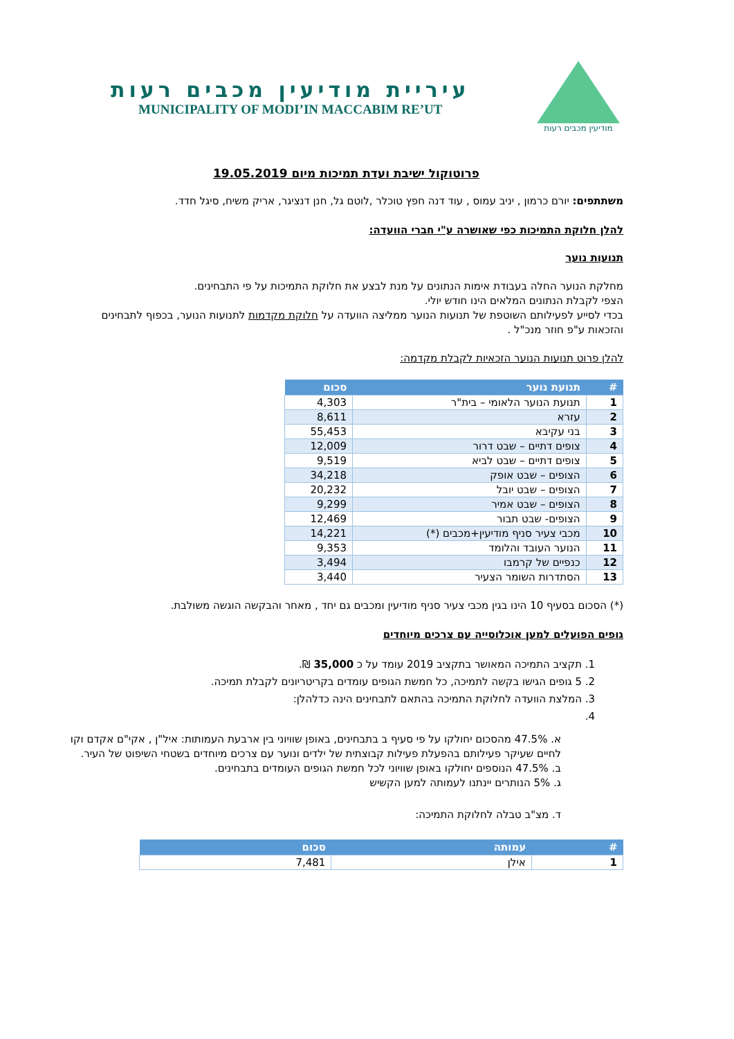מודיעין מכבים רעות
עיריית מודיעין מכבים רעות
MUNICIPALITY OF MODI’IN MACCABIM RE’UT
פרוטוקול ישיבת ועדת תמיכות מיום 19.05.2019
משתתפים: יורם כרמון , יניב עמוס , עוד דנה חפץ טוכלר ,לוטם גל, חנן דנציגר, אריק משיח, סיגל חדד.
להלן חלוקת התמיכות כפי שאושרה ע"י חברי הוועדה:
תנועות נוער
מחלקת הנוער החלה בעבודת אימות הנתונים על מנת לבצע את חלוקת התמיכות על פי התבחינים.
הצפי לקבלת הנתונים המלאים הינו חודש יולי.
בכדי לסייע לפעילותם השוטפת של תנועות הנוער ממליצה הוועדה על חלוקת מקדמות לתנועות הנוער, בכפוף לתבחינים והזכאות ע"פ חוזר מנכ"ל .
להלן פרוט תנועות הנוער הזכאיות לקבלת מקדמה:
| # | תנועת נוער | סכום |
| --- | --- | --- |
| 1 | תנועת הנוער הלאומי – בית"ר | 4,303 |
| 2 | עזרא | 8,611 |
| 3 | בני עקיבא | 55,453 |
| 4 | צופים דתיים – שבט דרור | 12,009 |
| 5 | צופים דתיים – שבט לביא | 9,519 |
| 6 | הצופים – שבט אופק | 34,218 |
| 7 | הצופים – שבט יובל | 20,232 |
| 8 | הצופים – שבט אמיר | 9,299 |
| 9 | הצופים- שבט תבור | 12,469 |
| 10 | מכבי צעיר סניף מודיעין+מכבים (*) | 14,221 |
| 11 | הנוער העובד והלומד | 9,353 |
| 12 | כנפיים של קרמבו | 3,494 |
| 13 | הסתדרות השומר הצעיר | 3,440 |
(*) הסכום בסעיף 10 הינו בגין מכבי צעיר סניף מודיעין ומכבים גם יחד , מאחר והבקשה הוגשה משולבת.
גופים הפועלים למען אוכלוסייה עם צרכים מיוחדים
1. תקציב התמיכה המאושר בתקציב 2019 עומד על כ 35,000 ₪.
2. 5 גופים הגישו בקשה לתמיכה, כל חמשת הגופים עומדים בקריטריונים לקבלת תמיכה.
3. המלצת הוועדה לחלוקת התמיכה בהתאם לתבחינים הינה כדלהלן:
א. 47.5% מהסכום יחולקו על פי סעיף ב בתבחינים, באופן שוויוני בין ארבעת העמותות: איל"ן , אקי"ם אקדם וקו לחיים שעיקר פעילותם בהפעלת פעילות קבוצתית של ילדים ונוער עם צרכים מיוחדים בשטחי השיפוט של העיר.
ב. 47.5% הנוספים יחולקו באופן שוויוני לכל חמשת הגופים העומדים בתבחינים.
ג. 5% הנותרים יינתנו לעמותה למען הקשיש
ד. מצ"ב טבלה לחלוקת התמיכה:
| # | עמותה | סכום |
| --- | --- | --- |
| 1 | אילן | 7,481 |